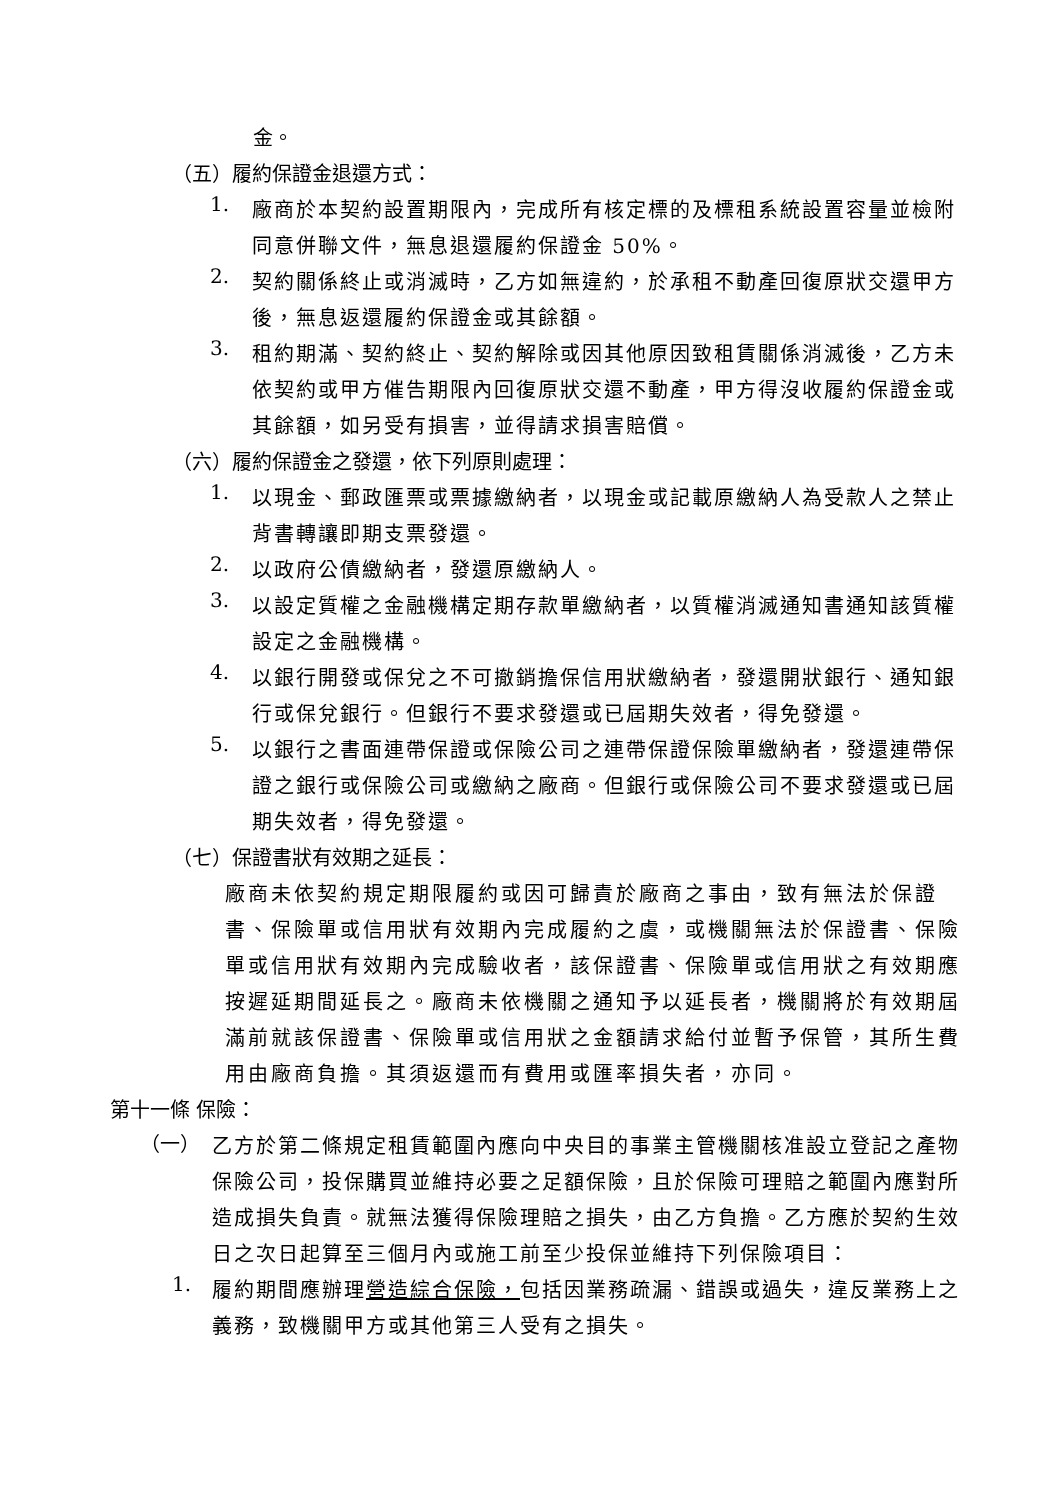金。
（五）履約保證金退還方式：
1.
廠商於本契約設置期限內，完成所有核定標的及標租系統設置容量並檢附同意併聯文件，無息退還履約保證金 50%。
2.
契約關係終止或消滅時，乙方如無違約，於承租不動產回復原狀交還甲方後，無息返還履約保證金或其餘額。
3.
租約期滿、契約終止、契約解除或因其他原因致租賃關係消滅後，乙方未依契約或甲方催告期限內回復原狀交還不動產，甲方得沒收履約保證金或其餘額，如另受有損害，並得請求損害賠償。
（六）履約保證金之發還，依下列原則處理：
1.
以現金、郵政匯票或票據繳納者，以現金或記載原繳納人為受款人之禁止背書轉讓即期支票發還。
2.
以政府公債繳納者，發還原繳納人。
3.
以設定質權之金融機構定期存款單繳納者，以質權消滅通知書通知該質權設定之金融機構。
4.
以銀行開發或保兌之不可撤銷擔保信用狀繳納者，發還開狀銀行、通知銀行或保兌銀行。但銀行不要求發還或已屆期失效者，得免發還。
5.
以銀行之書面連帶保證或保險公司之連帶保證保險單繳納者，發還連帶保證之銀行或保險公司或繳納之廠商。但銀行或保險公司不要求發還或已屆期失效者，得免發還。
（七）保證書狀有效期之延長：
廠商未依契約規定期限履約或因可歸責於廠商之事由，致有無法於保證書、保險單或信用狀有效期內完成履約之虞，或機關無法於保證書、保險單或信用狀有效期內完成驗收者，該保證書、保險單或信用狀之有效期應按遲延期間延長之。廠商未依機關之通知予以延長者，機關將於有效期屆滿前就該保證書、保險單或信用狀之金額請求給付並暫予保管，其所生費用由廠商負擔。其須返還而有費用或匯率損失者，亦同。
第十一條 保險：
（一）
乙方於第二條規定租賃範圍內應向中央目的事業主管機關核准設立登記之產物保險公司，投保購買並維持必要之足額保險，且於保險可理賠之範圍內應對所造成損失負責。就無法獲得保險理賠之損失，由乙方負擔。乙方應於契約生效日之次日起算至三個月內或施工前至少投保並維持下列保險項目：
1.
履約期間應辦理營造綜合保險，包括因業務疏漏、錯誤或過失，違反業務上之義務，致機關甲方或其他第三人受有之損失。